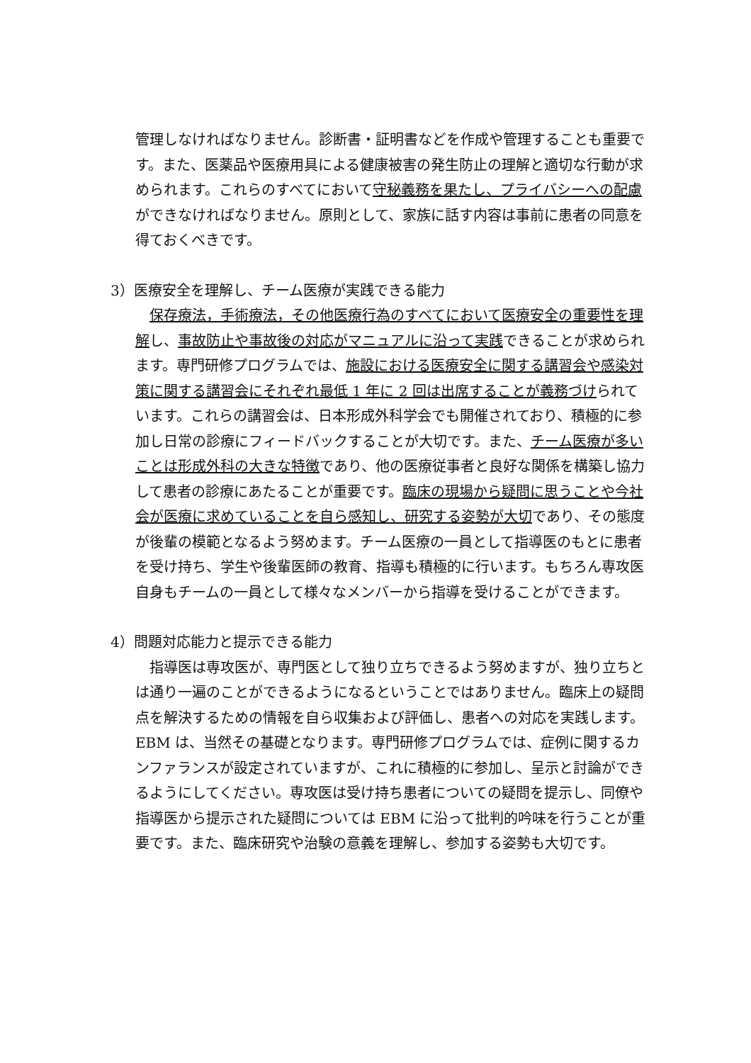管理しなければなりません。診断書・証明書などを作成や管理することも重要です。また、医薬品や医療用具による健康被害の発生防止の理解と適切な行動が求められます。これらのすべてにおいて守秘義務を果たし、プライバシーへの配慮ができなければなりません。原則として、家族に話す内容は事前に患者の同意を得ておくべきです。
3）医療安全を理解し、チーム医療が実践できる能力
　保存療法，手術療法，その他医療行為のすべてにおいて医療安全の重要性を理解し、事故防止や事故後の対応がマニュアルに沿って実践できることが求められます。専門研修プログラムでは、施設における医療安全に関する講習会や感染対策に関する講習会にそれぞれ最低 1 年に 2 回は出席することが義務づけられています。これらの講習会は、日本形成外科学会でも開催されており、積極的に参加し日常の診療にフィードバックすることが大切です。また、チーム医療が多いことは形成外科の大きな特徴であり、他の医療従事者と良好な関係を構築し協力して患者の診療にあたることが重要です。臨床の現場から疑問に思うことや今社会が医療に求めていることを自ら感知し、研究する姿勢が大切であり、その態度が後輩の模範となるよう努めます。チーム医療の一員として指導医のもとに患者を受け持ち、学生や後輩医師の教育、指導も積極的に行います。もちろん専攻医自身もチームの一員として様々なメンバーから指導を受けることができます。
4）問題対応能力と提示できる能力
　指導医は専攻医が、専門医として独り立ちできるよう努めますが、独り立ちとは通り一遍のことができるようになるということではありません。臨床上の疑問点を解決するための情報を自ら収集および評価し、患者への対応を実践します。EBM は、当然その基礎となります。専門研修プログラムでは、症例に関するカンファランスが設定されていますが、これに積極的に参加し、呈示と討論ができるようにしてください。専攻医は受け持ち患者についての疑問を提示し、同僚や指導医から提示された疑問については EBM に沿って批判的吟味を行うことが重要です。また、臨床研究や治験の意義を理解し、参加する姿勢も大切です。